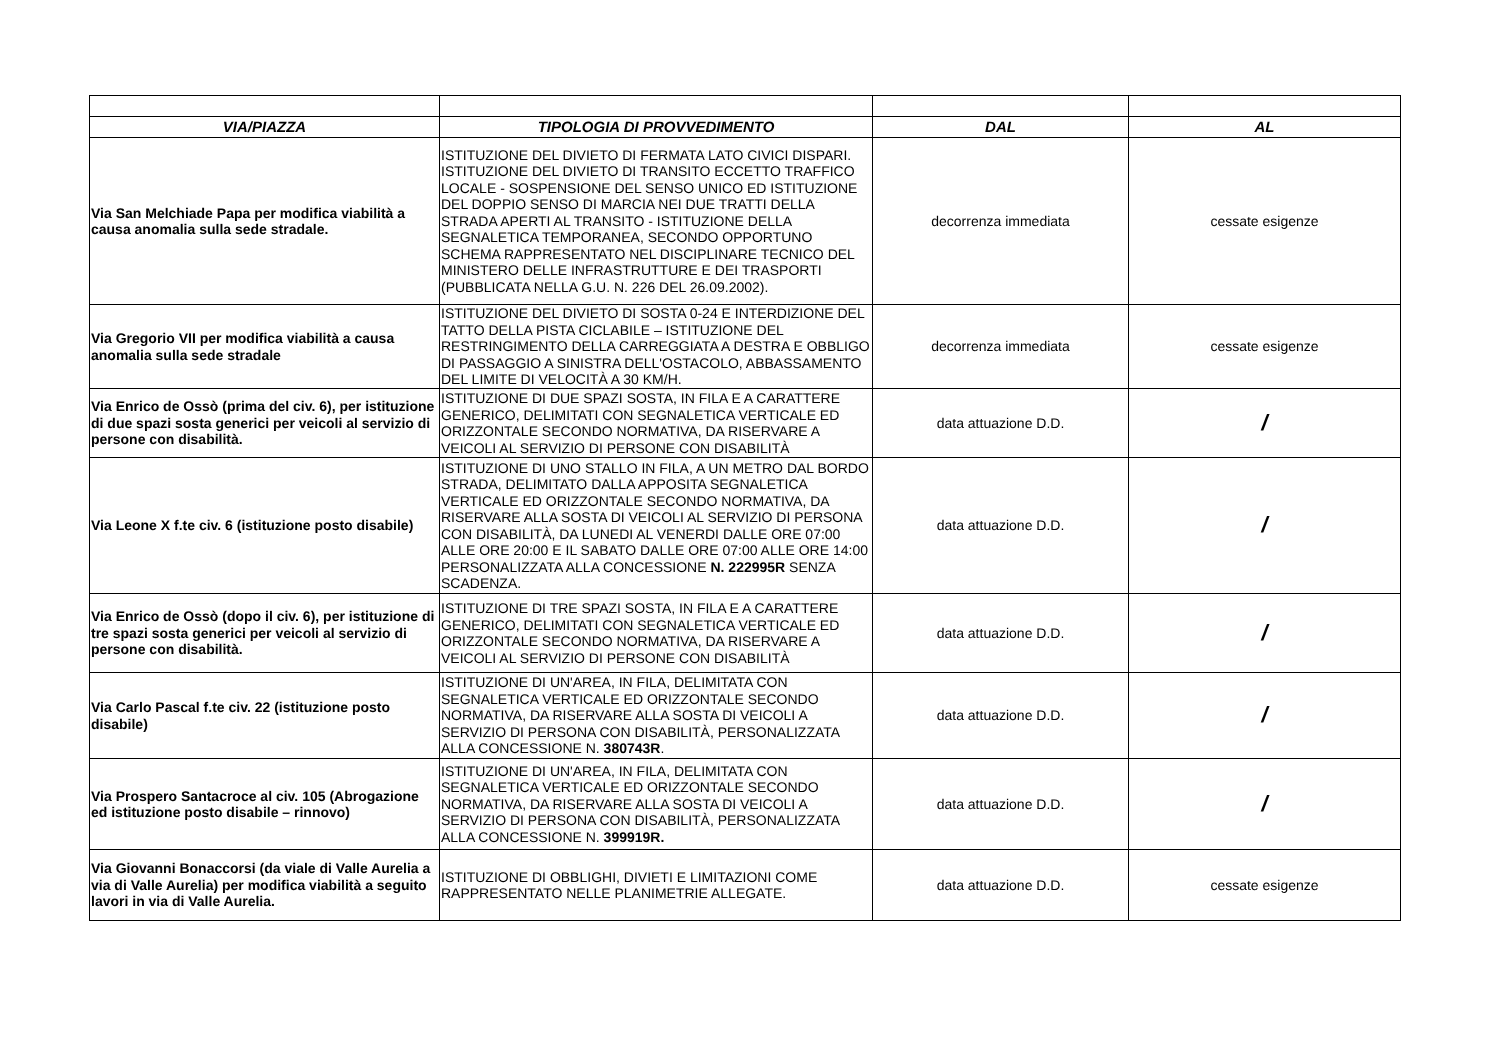| VIA/PIAZZA | TIPOLOGIA DI PROVVEDIMENTO | DAL | AL |
| --- | --- | --- | --- |
| Via San Melchiade Papa per modifica viabilità a causa anomalia sulla sede stradale. | ISTITUZIONE DEL DIVIETO DI FERMATA LATO CIVICI DISPARI. ISTITUZIONE DEL DIVIETO DI TRANSITO ECCETTO TRAFFICO LOCALE - SOSPENSIONE DEL SENSO UNICO ED ISTITUZIONE DEL DOPPIO SENSO DI MARCIA NEI DUE TRATTI DELLA STRADA APERTI AL TRANSITO - ISTITUZIONE DELLA SEGNALETICA TEMPORANEA, SECONDO OPPORTUNO SCHEMA RAPPRESENTATO NEL DISCIPLINARE TECNICO DEL MINISTERO DELLE INFRASTRUTTURE E DEI TRASPORTI (PUBBLICATA NELLA G.U. N. 226 DEL 26.09.2002). | decorrenza immediata | cessate esigenze |
| Via Gregorio VII per modifica viabilità a causa anomalia sulla sede stradale | ISTITUZIONE DEL DIVIETO DI SOSTA 0-24 E INTERDIZIONE DEL TATTO DELLA PISTA CICLABILE – ISTITUZIONE DEL RESTRINGIMENTO DELLA CARREGGIATA A DESTRA E OBBLIGO DI PASSAGGIO A SINISTRA DELL'OSTACOLO, ABBASSAMENTO DEL LIMITE DI VELOCITÀ A 30 KM/H. | decorrenza immediata | cessate esigenze |
| Via Enrico de Ossò (prima del civ. 6), per istituzione di due spazi sosta generici per veicoli al servizio di persone con disabilità. | ISTITUZIONE DI DUE SPAZI SOSTA, IN FILA E A CARATTERE GENERICO, DELIMITATI CON SEGNALETICA VERTICALE ED ORIZZONTALE SECONDO NORMATIVA, DA RISERVARE A VEICOLI AL SERVIZIO DI PERSONE CON DISABILITÀ | data attuazione D.D. | / |
| Via Leone X f.te civ. 6 (istituzione posto disabile) | ISTITUZIONE DI UNO STALLO IN FILA, A UN METRO DAL BORDO STRADA, DELIMITATO DALLA APPOSITA SEGNALETICA VERTICALE ED ORIZZONTALE SECONDO NORMATIVA, DA RISERVARE ALLA SOSTA DI VEICOLI AL SERVIZIO DI PERSONA CON DISABILITÀ, DA LUNEDI AL VENERDI DALLE ORE 07:00 ALLE ORE 20:00 E IL SABATO DALLE ORE 07:00 ALLE ORE 14:00 PERSONALIZZATA ALLA CONCESSIONE N. 222995R SENZA SCADENZA. | data attuazione D.D. | / |
| Via Enrico de Ossò (dopo il civ. 6), per istituzione di tre spazi sosta generici per veicoli al servizio di persone con disabilità. | ISTITUZIONE DI TRE SPAZI SOSTA, IN FILA E A CARATTERE GENERICO, DELIMITATI CON SEGNALETICA VERTICALE ED ORIZZONTALE SECONDO NORMATIVA, DA RISERVARE A VEICOLI AL SERVIZIO DI PERSONE CON DISABILITÀ | data attuazione D.D. | / |
| Via Carlo Pascal f.te civ. 22 (istituzione posto disabile) | ISTITUZIONE DI UN'AREA, IN FILA, DELIMITATA CON SEGNALETICA VERTICALE ED ORIZZONTALE SECONDO NORMATIVA, DA RISERVARE ALLA SOSTA DI VEICOLI A SERVIZIO DI PERSONA CON DISABILITÀ, PERSONALIZZATA ALLA CONCESSIONE N. 380743R . | data attuazione D.D. | / |
| Via Prospero Santacroce al civ. 105 (Abrogazione ed istituzione posto disabile – rinnovo) | ISTITUZIONE DI UN'AREA, IN FILA, DELIMITATA CON SEGNALETICA VERTICALE ED ORIZZONTALE SECONDO NORMATIVA, DA RISERVARE ALLA SOSTA DI VEICOLI A SERVIZIO DI PERSONA CON DISABILITÀ, PERSONALIZZATA ALLA CONCESSIONE N. 399919R. | data attuazione D.D. | / |
| Via Giovanni Bonaccorsi (da viale di Valle Aurelia a via di Valle Aurelia) per modifica viabilità a seguito lavori in via di Valle Aurelia. | ISTITUZIONE DI OBBLIGHI, DIVIETI E LIMITAZIONI COME RAPPRESENTATO NELLE PLANIMETRIE ALLEGATE. | data attuazione D.D. | cessate esigenze |